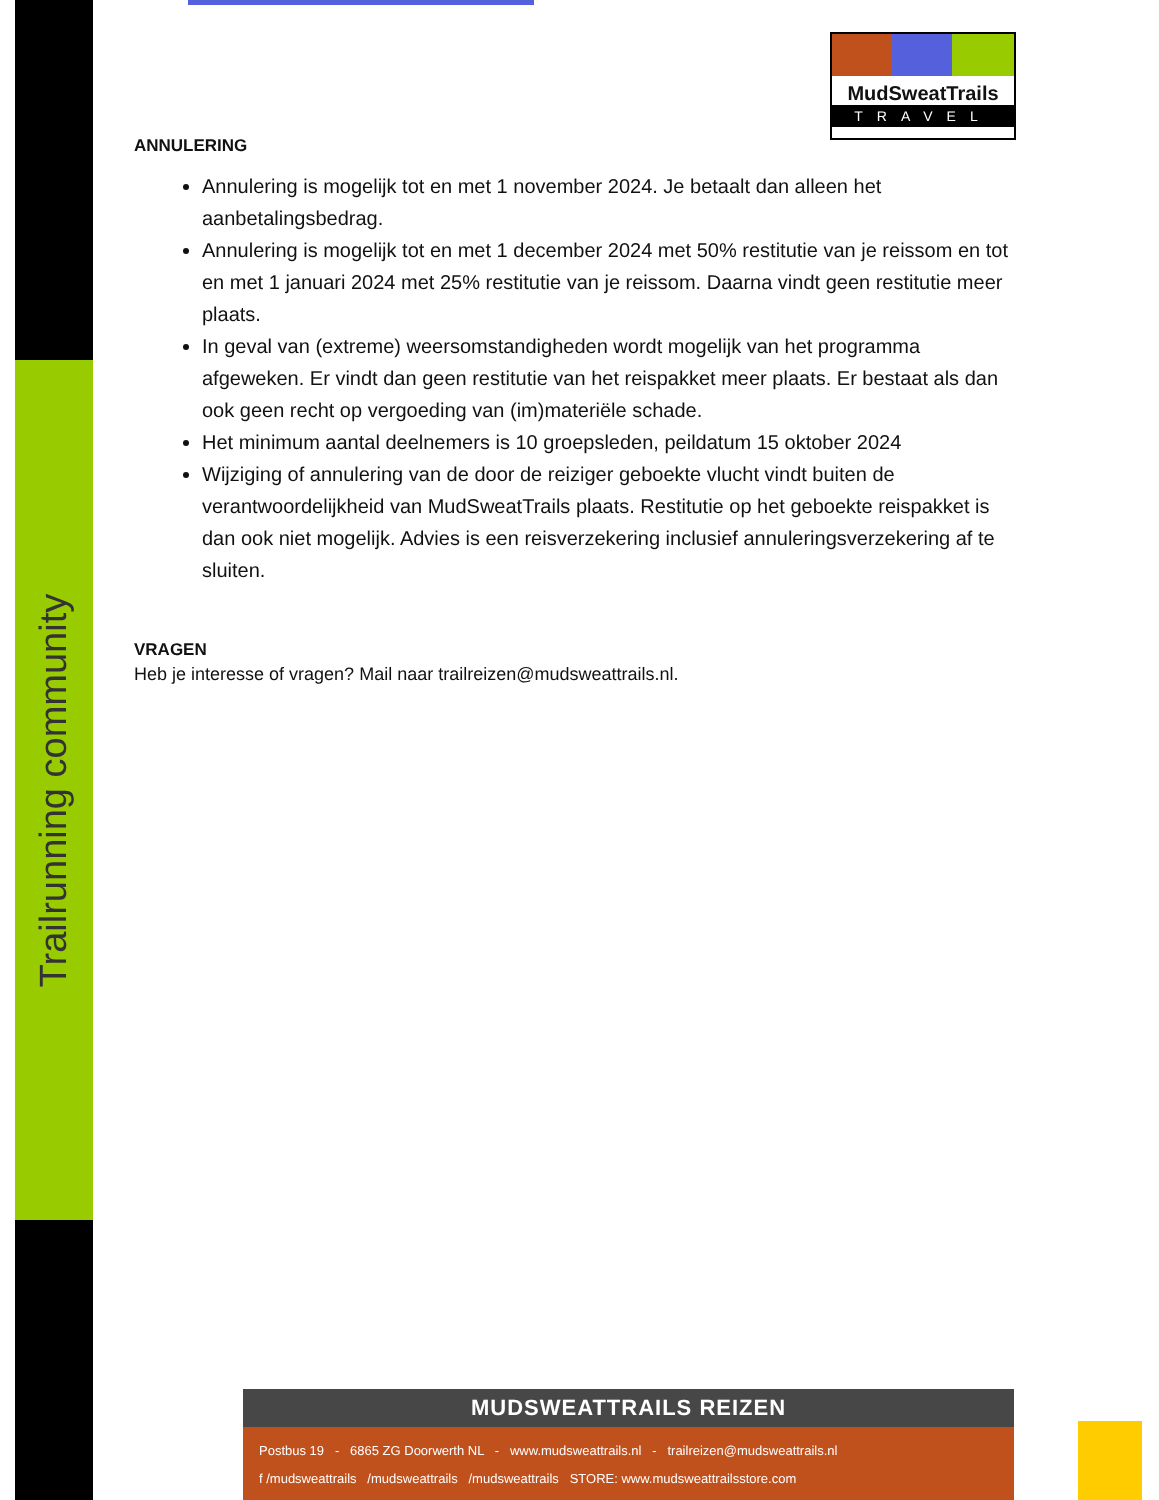Trailrunning community
MudSweatTrails
TRAVEL
ANNULERING
Annulering is mogelijk tot en met 1 november 2024. Je betaalt dan alleen het aanbetalingsbedrag.
Annulering is mogelijk tot en met 1 december 2024 met 50% restitutie van je reissom en tot en met 1 januari 2024 met 25% restitutie van je reissom. Daarna vindt geen restitutie meer plaats.
In geval van (extreme) weersomstandigheden wordt mogelijk van het programma afgeweken. Er vindt dan geen restitutie van het reispakket meer plaats. Er bestaat als dan ook geen recht op vergoeding van (im)materiële schade.
Het minimum aantal deelnemers is 10 groepsleden, peildatum 15 oktober 2024
Wijziging of annulering van de door de reiziger geboekte vlucht vindt buiten de verantwoordelijkheid van MudSweatTrails plaats. Restitutie op het geboekte reispakket is dan ook niet mogelijk. Advies is een reisverzekering inclusief annuleringsverzekering af te sluiten.
VRAGEN
Heb je interesse of vragen? Mail naar trailreizen@mudsweattrails.nl.
MUDSWEATTRAILS REIZEN
Postbus 19 - 6865 ZG Doorwerth NL - www.mudsweattrails.nl - trailreizen@mudsweattrails.nl
f /mudsweattrails /mudsweattrails /mudsweattrails STORE: www.mudsweattrailsstore.com